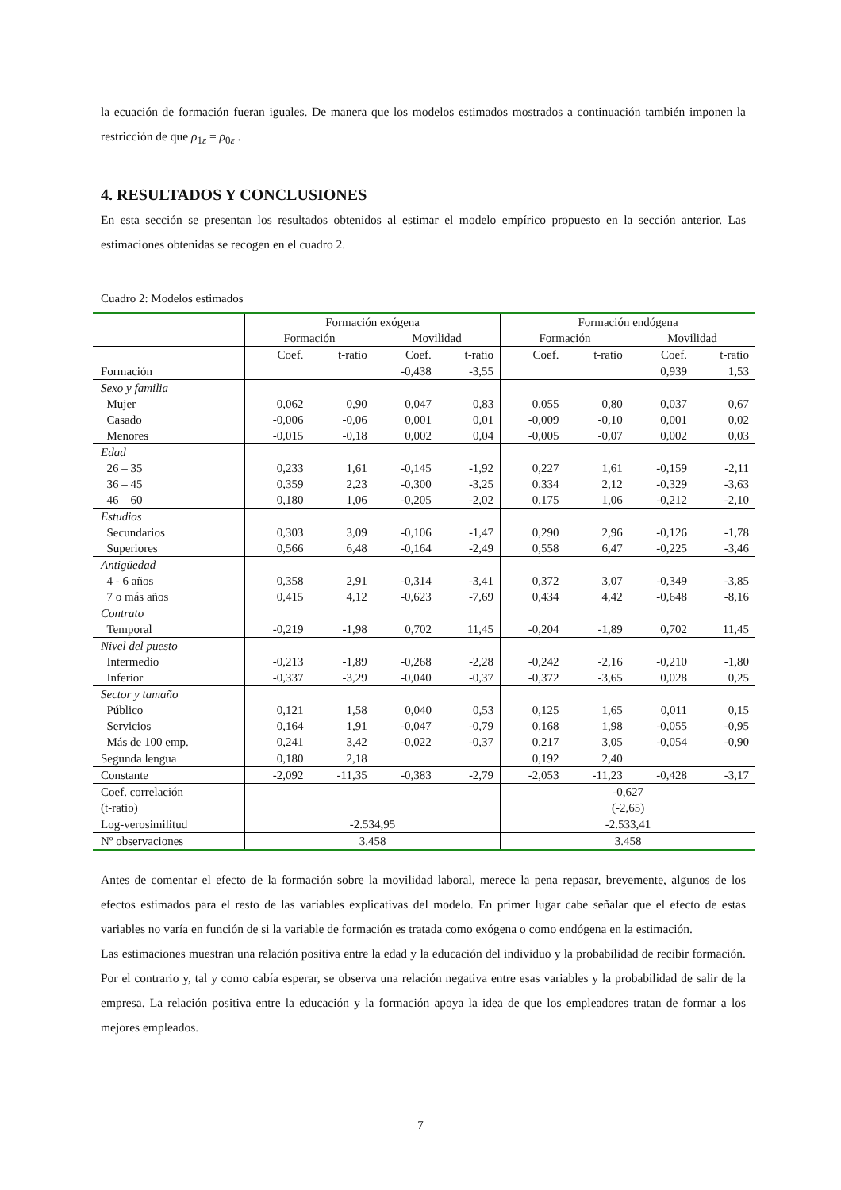la ecuación de formación fueran iguales. De manera que los modelos estimados mostrados a continuación también imponen la restricción de que ρ<sub>1ε</sub> = ρ<sub>0ε</sub> .
4. RESULTADOS Y CONCLUSIONES
En esta sección se presentan los resultados obtenidos al estimar el modelo empírico propuesto en la sección anterior. Las estimaciones obtenidas se recogen en el cuadro 2.
Cuadro 2: Modelos estimados
| | Formación exógena | | | | Formación endógena | | | |
| | Formación | | Movilidad | | Formación | | Movilidad | |
| | Coef. | t-ratio | Coef. | t-ratio | Coef. | t-ratio | Coef. | t-ratio |
| Formación | | | -0,438 | -3,55 | | | 0,939 | 1,53 |
| Sexo y familia | | | | | | | | |
| Mujer | 0,062 | 0,90 | 0,047 | 0,83 | 0,055 | 0,80 | 0,037 | 0,67 |
| Casado | -0,006 | -0,06 | 0,001 | 0,01 | -0,009 | -0,10 | 0,001 | 0,02 |
| Menores | -0,015 | -0,18 | 0,002 | 0,04 | -0,005 | -0,07 | 0,002 | 0,03 |
| Edad | | | | | | | | |
| 26 – 35 | 0,233 | 1,61 | -0,145 | -1,92 | 0,227 | 1,61 | -0,159 | -2,11 |
| 36 – 45 | 0,359 | 2,23 | -0,300 | -3,25 | 0,334 | 2,12 | -0,329 | -3,63 |
| 46 – 60 | 0,180 | 1,06 | -0,205 | -2,02 | 0,175 | 1,06 | -0,212 | -2,10 |
| Estudios | | | | | | | | |
| Secundarios | 0,303 | 3,09 | -0,106 | -1,47 | 0,290 | 2,96 | -0,126 | -1,78 |
| Superiores | 0,566 | 6,48 | -0,164 | -2,49 | 0,558 | 6,47 | -0,225 | -3,46 |
| Antigüedad | | | | | | | | |
| 4 - 6 años | 0,358 | 2,91 | -0,314 | -3,41 | 0,372 | 3,07 | -0,349 | -3,85 |
| 7 o más años | 0,415 | 4,12 | -0,623 | -7,69 | 0,434 | 4,42 | -0,648 | -8,16 |
| Contrato | | | | | | | | |
| Temporal | -0,219 | -1,98 | 0,702 | 11,45 | -0,204 | -1,89 | 0,702 | 11,45 |
| Nivel del puesto | | | | | | | | |
| Intermedio | -0,213 | -1,89 | -0,268 | -2,28 | -0,242 | -2,16 | -0,210 | -1,80 |
| Inferior | -0,337 | -3,29 | -0,040 | -0,37 | -0,372 | -3,65 | 0,028 | 0,25 |
| Sector y tamaño | | | | | | | | |
| Público | 0,121 | 1,58 | 0,040 | 0,53 | 0,125 | 1,65 | 0,011 | 0,15 |
| Servicios | 0,164 | 1,91 | -0,047 | -0,79 | 0,168 | 1,98 | -0,055 | -0,95 |
| Más de 100 emp. | 0,241 | 3,42 | -0,022 | -0,37 | 0,217 | 3,05 | -0,054 | -0,90 |
| Segunda lengua | 0,180 | 2,18 | | | 0,192 | 2,40 | | |
| Constante | -2,092 | -11,35 | -0,383 | -2,79 | -2,053 | -11,23 | -0,428 | -3,17 |
| Coef. correlación (t-ratio) | | | | | -0,627 (-2,65) | | | |
| Log-verosimilitud | -2.534,95 | | | | -2.533,41 | | | |
| Nº observaciones | 3.458 | | | | 3.458 | | | |
Antes de comentar el efecto de la formación sobre la movilidad laboral, merece la pena repasar, brevemente, algunos de los efectos estimados para el resto de las variables explicativas del modelo. En primer lugar cabe señalar que el efecto de estas variables no varía en función de si la variable de formación es tratada como exógena o como endógena en la estimación.
Las estimaciones muestran una relación positiva entre la edad y la educación del individuo y la probabilidad de recibir formación. Por el contrario y, tal y como cabía esperar, se observa una relación negativa entre esas variables y la probabilidad de salir de la empresa. La relación positiva entre la educación y la formación apoya la idea de que los empleadores tratan de formar a los mejores empleados.
7